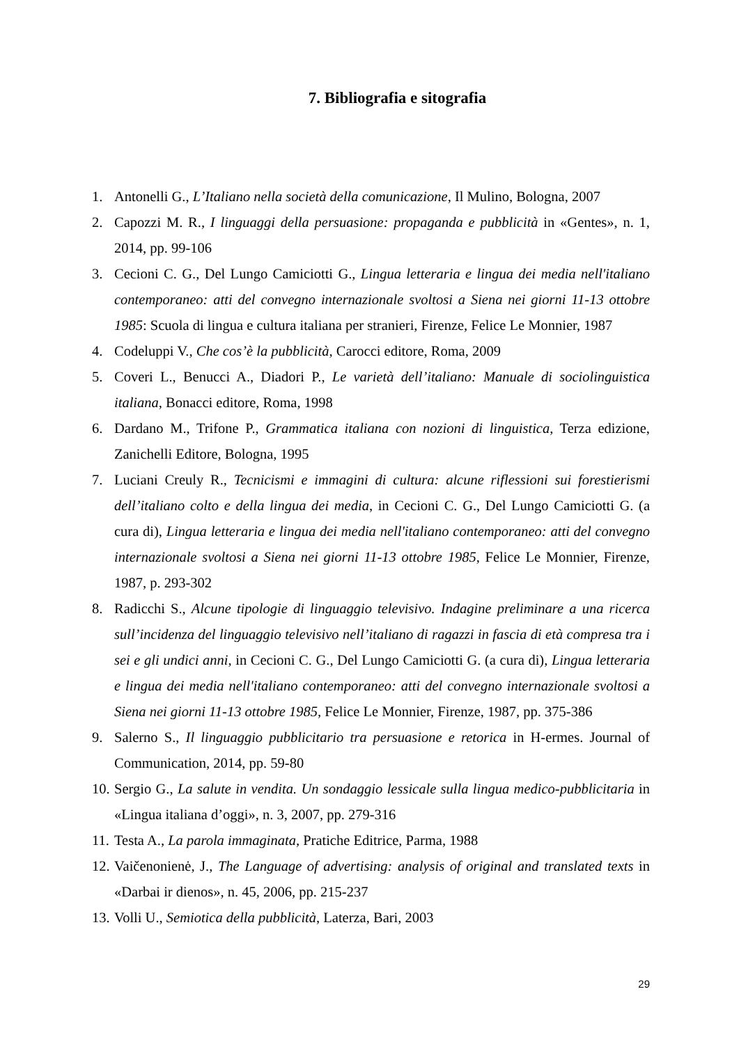7. Bibliografia e sitografia
1. Antonelli G., L’Italiano nella società della comunicazione, Il Mulino, Bologna, 2007
2. Capozzi M. R., I linguaggi della persuasione: propaganda e pubblicità in «Gentes», n. 1, 2014, pp. 99-106
3. Cecioni C. G., Del Lungo Camiciotti G., Lingua letteraria e lingua dei media nell'italiano contemporaneo: atti del convegno internazionale svoltosi a Siena nei giorni 11-13 ottobre 1985: Scuola di lingua e cultura italiana per stranieri, Firenze, Felice Le Monnier, 1987
4. Codeluppi V., Che cos’è la pubblicità, Carocci editore, Roma, 2009
5. Coveri L., Benucci A., Diadori P., Le varietà dell’italiano: Manuale di sociolinguistica italiana, Bonacci editore, Roma, 1998
6. Dardano M., Trifone P., Grammatica italiana con nozioni di linguistica, Terza edizione, Zanichelli Editore, Bologna, 1995
7. Luciani Creuly R., Tecnicismi e immagini di cultura: alcune riflessioni sui forestierismi dell’italiano colto e della lingua dei media, in Cecioni C. G., Del Lungo Camiciotti G. (a cura di), Lingua letteraria e lingua dei media nell'italiano contemporaneo: atti del convegno internazionale svoltosi a Siena nei giorni 11-13 ottobre 1985, Felice Le Monnier, Firenze, 1987, p. 293-302
8. Radicchi S., Alcune tipologie di linguaggio televisivo. Indagine preliminare a una ricerca sull’incidenza del linguaggio televisivo nell’italiano di ragazzi in fascia di età compresa tra i sei e gli undici anni, in Cecioni C. G., Del Lungo Camiciotti G. (a cura di), Lingua letteraria e lingua dei media nell'italiano contemporaneo: atti del convegno internazionale svoltosi a Siena nei giorni 11-13 ottobre 1985, Felice Le Monnier, Firenze, 1987, pp. 375-386
9. Salerno S., Il linguaggio pubblicitario tra persuasione e retorica in H-ermes. Journal of Communication, 2014, pp. 59-80
10. Sergio G., La salute in vendita. Un sondaggio lessicale sulla lingua medico-pubblicitaria in «Lingua italiana d’oggi», n. 3, 2007, pp. 279-316
11. Testa A., La parola immaginata, Pratiche Editrice, Parma, 1988
12. Vaičenonienė, J., The Language of advertising: analysis of original and translated texts in «Darbai ir dienos», n. 45, 2006, pp. 215-237
13. Volli U., Semiotica della pubblicità, Laterza, Bari, 2003
29